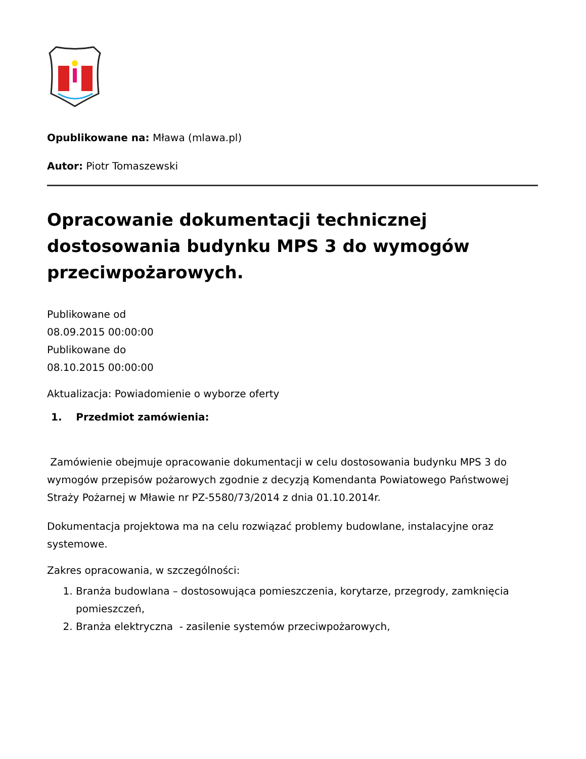Opublikowane na: Mława (mlawa.pl)
Autor: Piotr Tomaszewski
Opracowanie dokumentacji technicznej dostosowania budynku MPS 3 do wymogów przeciwpożarowych.
Publikowane od
08.09.2015 00:00:00
Publikowane do
08.10.2015 00:00:00
Aktualizacja: Powiadomienie o wyborze oferty
1. Przedmiot zamówienia:
Zamówienie obejmuje opracowanie dokumentacji w celu dostosowania budynku MPS 3 do wymogów przepisów pożarowych zgodnie z decyzją Komendanta Powiatowego Państwowej Straży Pożarnej w Mławie nr PZ-5580/73/2014 z dnia 01.10.2014r.
Dokumentacja projektowa ma na celu rozwiązać problemy budowlane, instalacyjne oraz systemowe.
Zakres opracowania, w szczególności:
1. Branża budowlana – dostosowująca pomieszczenia, korytarze, przegrody, zamknięcia pomieszczeń,
2. Branża elektryczna - zasilenie systemów przeciwpożarowych,